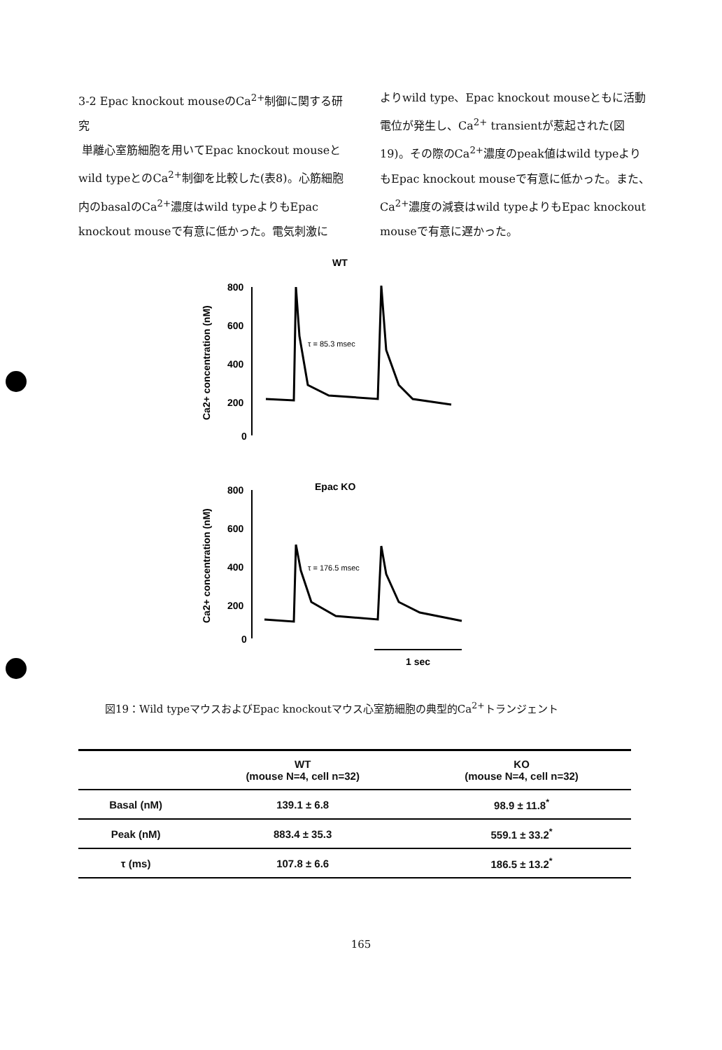3-2 Epac knockout mouseのCa<sup>2+</sup>制御に関する研究
単離心室筋細胞を用いてEpac knockout mouseとwild typeとのCa<sup>2+</sup>制御を比較した(表8)。心筋細胞内のbasalのCa<sup>2+</sup>濃度はwild typeよりもEpac knockout mouseで有意に低かった。電気刺激に
よりwild type、Epac knockout mouseともに活動電位が発生し、Ca<sup>2+</sup> transientが惹起された(図19)。その際のCa<sup>2+</sup>濃度のpeak値はwild typeよりもEpac knockout mouseで有意に低かった。また、Ca<sup>2+</sup>濃度の減衰はwild typeよりもEpac knockout mouseで有意に遅かった。
WT
800
600
400
200
0
Ca2+ concentration (nM)
τ = 85.3 msec
Epac KO
800
600
400
200
0
Ca2+ concentration (nM)
τ = 176.5 msec
1 sec
図19：Wild typeマウスおよびEpac knockoutマウス心室筋細胞の典型的Ca<sup>2+</sup>トランジェント
| | WT (mouse N=4, cell n=32) | KO (mouse N=4, cell n=32) |
| --- | --- | --- |
| Basal (nM) | 139.1 ± 6.8 | 98.9 ± 11.8<sup>*</sup> |
| Peak (nM) | 883.4 ± 35.3 | 559.1 ± 33.2<sup>*</sup> |
| τ (ms) | 107.8 ± 6.6 | 186.5 ± 13.2<sup>*</sup> |
165